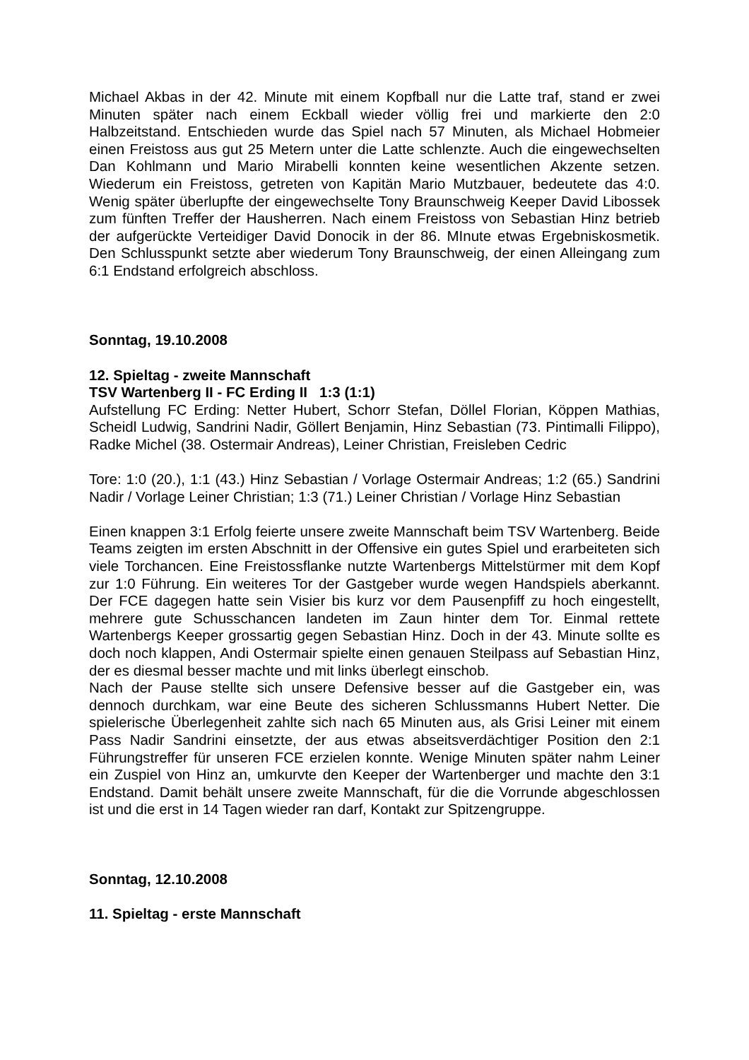Michael Akbas in der 42. Minute mit einem Kopfball nur die Latte traf, stand er zwei Minuten später nach einem Eckball wieder völlig frei und markierte den 2:0 Halbzeitstand. Entschieden wurde das Spiel nach 57 Minuten, als Michael Hobmeier einen Freistoss aus gut 25 Metern unter die Latte schlenzte. Auch die eingewechselten Dan Kohlmann und Mario Mirabelli konnten keine wesentlichen Akzente setzen. Wiederum ein Freistoss, getreten von Kapitän Mario Mutzbauer, bedeutete das 4:0. Wenig später überlupfte der eingewechselte Tony Braunschweig Keeper David Libossek zum fünften Treffer der Hausherren. Nach einem Freistoss von Sebastian Hinz betrieb der aufgerückte Verteidiger David Donocik in der 86. MInute etwas Ergebniskosmetik. Den Schlusspunkt setzte aber wiederum Tony Braunschweig, der einen Alleingang zum 6:1 Endstand erfolgreich abschloss.
Sonntag, 19.10.2008
12. Spieltag - zweite Mannschaft
TSV Wartenberg II - FC Erding II 1:3 (1:1)
Aufstellung FC Erding: Netter Hubert, Schorr Stefan, Döllel Florian, Köppen Mathias, Scheidl Ludwig, Sandrini Nadir, Göllert Benjamin, Hinz Sebastian (73. Pintimalli Filippo), Radke Michel (38. Ostermair Andreas), Leiner Christian, Freisleben Cedric
Tore: 1:0 (20.), 1:1 (43.) Hinz Sebastian / Vorlage Ostermair Andreas; 1:2 (65.) Sandrini Nadir / Vorlage Leiner Christian; 1:3 (71.) Leiner Christian / Vorlage Hinz Sebastian
Einen knappen 3:1 Erfolg feierte unsere zweite Mannschaft beim TSV Wartenberg. Beide Teams zeigten im ersten Abschnitt in der Offensive ein gutes Spiel und erarbeiteten sich viele Torchancen. Eine Freistossflanke nutzte Wartenbergs Mittelstürmer mit dem Kopf zur 1:0 Führung. Ein weiteres Tor der Gastgeber wurde wegen Handspiels aberkannt. Der FCE dagegen hatte sein Visier bis kurz vor dem Pausenpfiff zu hoch eingestellt, mehrere gute Schusschancen landeten im Zaun hinter dem Tor. Einmal rettete Wartenbergs Keeper grossartig gegen Sebastian Hinz. Doch in der 43. Minute sollte es doch noch klappen, Andi Ostermair spielte einen genauen Steilpass auf Sebastian Hinz, der es diesmal besser machte und mit links überlegt einschob.
Nach der Pause stellte sich unsere Defensive besser auf die Gastgeber ein, was dennoch durchkam, war eine Beute des sicheren Schlussmanns Hubert Netter. Die spielerische Überlegenheit zahlte sich nach 65 Minuten aus, als Grisi Leiner mit einem Pass Nadir Sandrini einsetzte, der aus etwas abseitsverdächtiger Position den 2:1 Führungstreffer für unseren FCE erzielen konnte. Wenige Minuten später nahm Leiner ein Zuspiel von Hinz an, umkurvte den Keeper der Wartenberger und machte den 3:1 Endstand. Damit behält unsere zweite Mannschaft, für die die Vorrunde abgeschlossen ist und die erst in 14 Tagen wieder ran darf, Kontakt zur Spitzengruppe.
Sonntag, 12.10.2008
11. Spieltag - erste Mannschaft